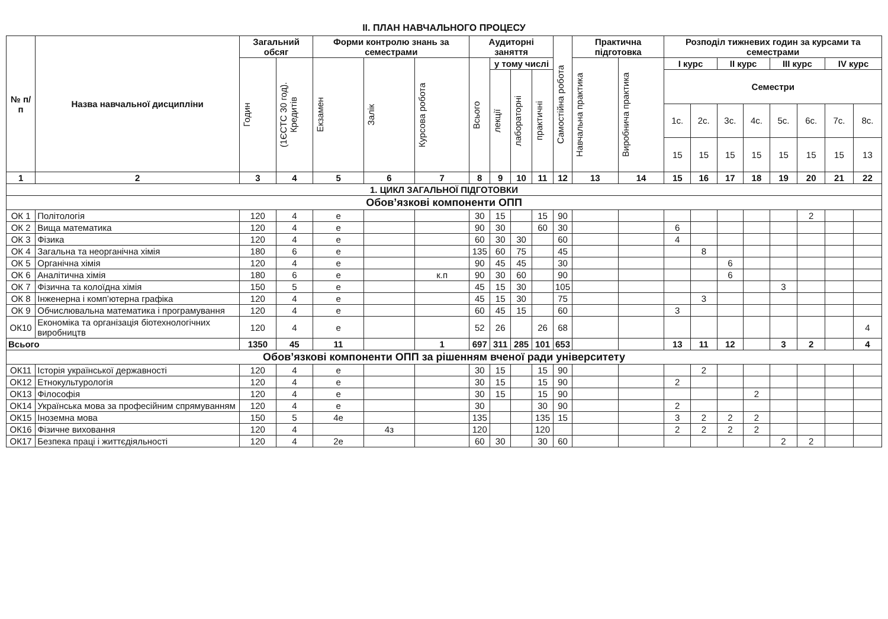ІІ. ПЛАН НАВЧАЛЬНОГО ПРОЦЕСУ
| № п/п | Назва навчальної дисципліни | Загальний обсяг | | Форми контролю знань за семестрами | | | Аудиторні заняття | | | | Самостійна робота | Практична підготовка | | Розподіл тижневих годин за курсами та семестрами | | | | | | | |
| --- | --- | --- | --- | --- | --- | --- | --- | --- | --- | --- | --- | --- | --- | --- | --- | --- | --- | --- | --- | --- | --- |
| | | Годин | (1ЄСТС 30 год). Кредитів | Екзамен | Залік | Курсова робота | Всього | у тому числі | | | | Навчальна практика | Виробнича практика | І курс | | ІІ курс | | ІІІ курс | | IV курс | |
| | | | | | | | | лекції | лабораторні | практичні | | | | Семестри | | | | | | | |
| | | | | | | | | | | | | | | 1с. | 2с. | 3с. | 4с. | 5с. | 6с. | 7с. | 8с. |
| | | | | | | | | | | | | | | 15 | 15 | 15 | 15 | 15 | 15 | 15 | 13 |
| 1 | 2 | 3 | 4 | 5 | 6 | 7 | 8 | 9 | 10 | 11 | 12 | 13 | 14 | 15 | 16 | 17 | 18 | 19 | 20 | 21 | 22 |
| 1. ЦИКЛ ЗАГАЛЬНОЇ ПІДГОТОВКИ | | | | | | | | | | | | | | | | | | | | | |
| Обов’язкові компоненти ОПП | | | | | | | | | | | | | | | | | | | | | |
| ОК 1 | Політологія | 120 | 4 | е | | | 30 | 15 | | 15 | 90 | | | | | | | | 2 | | |
| ОК 2 | Вища математика | 120 | 4 | е | | | 90 | 30 | | 60 | 30 | | | 6 | | | | | | | |
| ОК 3 | Фізика | 120 | 4 | е | | | 60 | 30 | 30 | | 60 | | | 4 | | | | | | | |
| ОК 4 | Загальна та неорганічна хімія | 180 | 6 | е | | | 135 | 60 | 75 | | 45 | | | | 8 | | | | | | |
| ОК 5 | Органічна хімія | 120 | 4 | е | | | 90 | 45 | 45 | | 30 | | | | | 6 | | | | | |
| ОК 6 | Аналітична хімія | 180 | 6 | е | | к.п | 90 | 30 | 60 | | 90 | | | | | 6 | | | | | |
| ОК 7 | Фізична та колоїдна хімія | 150 | 5 | е | | | 45 | 15 | 30 | | 105 | | | | | | | 3 | | | |
| ОК 8 | Інженерна і комп’ютерна графіка | 120 | 4 | е | | | 45 | 15 | 30 | | 75 | | | | 3 | | | | | | |
| ОК 9 | Обчислювальна математика і програмування | 120 | 4 | е | | | 60 | 45 | 15 | | 60 | | | 3 | | | | | | | |
| ОК10 | Економіка та організація біотехнологічних виробництв | 120 | 4 | е | | | 52 | 26 | | 26 | 68 | | | | | | | | | | 4 |
| Всього | | 1350 | 45 | 11 | | 1 | 697 | 311 | 285 | 101 | 653 | | | 13 | 11 | 12 | | 3 | 2 | | 4 |
| Обов’язкові компоненти ОПП за рішенням вченої ради університету | | | | | | | | | | | | | | | | | | | | | |
| ОК11 | Історія української державності | 120 | 4 | е | | | 30 | 15 | | 15 | 90 | | | | 2 | | | | | | |
| ОК12 | Етнокультурологія | 120 | 4 | е | | | 30 | 15 | | 15 | 90 | | | 2 | | | | | | | |
| ОК13 | Філософія | 120 | 4 | е | | | 30 | 15 | | 15 | 90 | | | | | | 2 | | | | |
| ОК14 | Українська мова за професійним спрямуванням | 120 | 4 | е | | | 30 | | | 30 | 90 | | | 2 | | | | | | | |
| ОК15 | Іноземна мова | 150 | 5 | 4е | | | 135 | | | 135 | 15 | | | 3 | 2 | 2 | 2 | | | | |
| ОК16 | Фізичне виховання | 120 | 4 | | 4з | | 120 | | | 120 | | | | 2 | 2 | 2 | 2 | | | | |
| ОК17 | Безпека праці і життєдіяльності | 120 | 4 | 2е | | | 60 | 30 | | 30 | 60 | | | | | | | 2 | 2 | | |